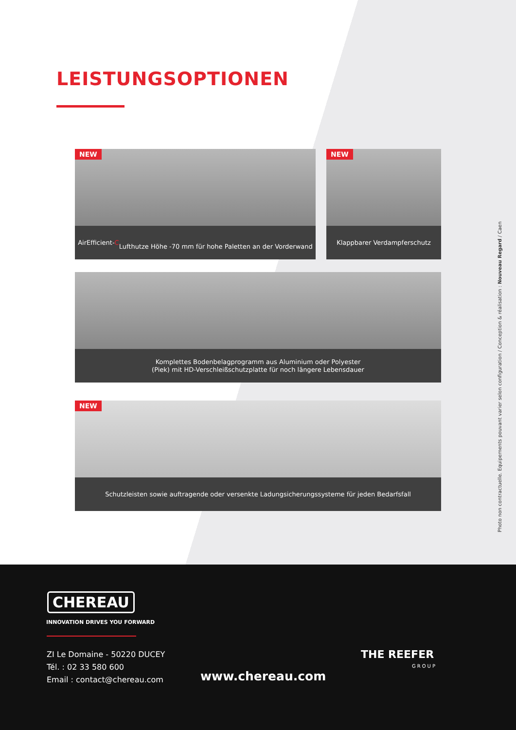LEISTUNGSOPTIONEN
NEW
AirEfficient- C
Lufthutze Höhe -70 mm für hohe Paletten an der Vorderwand
NEW
Klappbarer Verdampferschutz
Komplettes Bodenbelagprogramm aus Aluminium oder Polyester
(Piek) mit HD-Verschleißschutzplatte für noch längere Lebensdauer
NEW
Schutzleisten sowie auftragende oder versenkte Ladungsicherungssysteme für jeden Bedarfsfall
Photo non contractuelle. Equipements pouvant varier selon configuration / Conception & réalisation : Nouveau Regard / Caen
CHEREAU
INNOVATION DRIVES YOU FORWARD
ZI Le Domaine - 50220 DUCEY
Tél. : 02 33 580 600
Email : contact@chereau.com
www.chereau.com
THE REEFER
GROUP